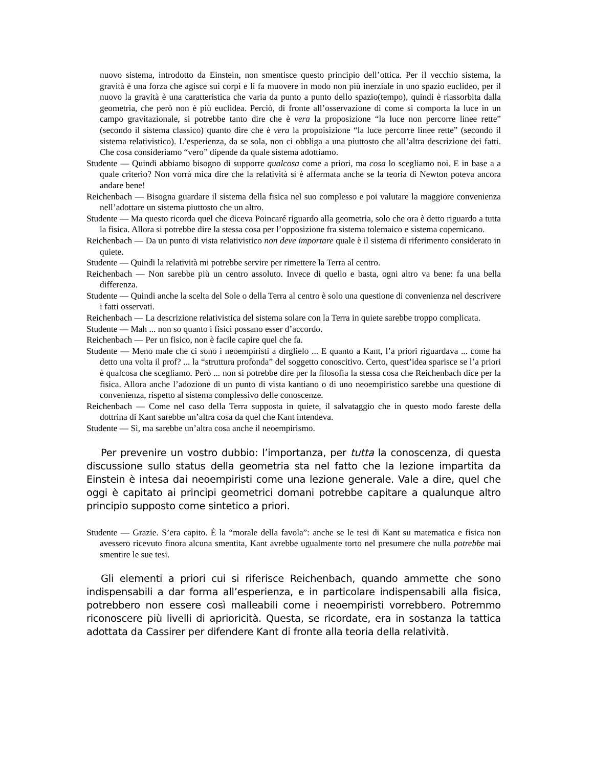nuovo sistema, introdotto da Einstein, non smentisce questo principio dell’ottica. Per il vecchio sistema, la gravità è una forza che agisce sui corpi e li fa muovere in modo non più inerziale in uno spazio euclideo, per il nuovo la gravità è una caratteristica che varia da punto a punto dello spazio(tempo), quindi è riassorbita dalla geometria, che però non è più euclidea. Perciò, di fronte all’osservazione di come si comporta la luce in un campo gravitazionale, si potrebbe tanto dire che è vera la proposizione “la luce non percorre linee rette” (secondo il sistema classico) quanto dire che è vera la propoisizione “la luce percorre linee rette” (secondo il sistema relativistico). L’esperienza, da se sola, non ci obbliga a una piuttosto che all’altra descrizione dei fatti. Che cosa consideriamo “vero” dipende da quale sistema adottiamo.
Studente — Quindi abbiamo bisogno di supporre qualcosa come a priori, ma cosa lo scegliamo noi. E in base a a quale criterio? Non vorrà mica dire che la relatività si è affermata anche se la teoria di Newton poteva ancora andare bene!
Reichenbach — Bisogna guardare il sistema della fisica nel suo complesso e poi valutare la maggiore convenienza nell’adottare un sistema piuttosto che un altro.
Studente — Ma questo ricorda quel che diceva Poincaré riguardo alla geometria, solo che ora è detto riguardo a tutta la fisica. Allora si potrebbe dire la stessa cosa per l’opposizione fra sistema tolemaico e sistema copernicano.
Reichenbach — Da un punto di vista relativistico non deve importare quale è il sistema di riferimento considerato in quiete.
Studente — Quindi la relatività mi potrebbe servire per rimettere la Terra al centro.
Reichenbach — Non sarebbe più un centro assoluto. Invece di quello e basta, ogni altro va bene: fa una bella differenza.
Studente — Quindi anche la scelta del Sole o della Terra al centro è solo una questione di convenienza nel descrivere i fatti osservati.
Reichenbach — La descrizione relativistica del sistema solare con la Terra in quiete sarebbe troppo complicata.
Studente — Mah ... non so quanto i fisici possano esser d’accordo.
Reichenbach — Per un fisico, non è facile capire quel che fa.
Studente — Meno male che ci sono i neoempiristi a dirglielo ... E quanto a Kant, l’a priori riguardava ... come ha detto una volta il prof? ... la “struttura profonda” del soggetto conoscitivo. Certo, quest’idea sparisce se l’a priori è qualcosa che scegliamo. Però ... non si potrebbe dire per la filosofia la stessa cosa che Reichenbach dice per la fisica. Allora anche l’adozione di un punto di vista kantiano o di uno neoempiristico sarebbe una questione di convenienza, rispetto al sistema complessivo delle conoscenze.
Reichenbach — Come nel caso della Terra supposta in quiete, il salvataggio che in questo modo fareste della dottrina di Kant sarebbe un’altra cosa da quel che Kant intendeva.
Studente — Sì, ma sarebbe un’altra cosa anche il neoempirismo.
Per prevenire un vostro dubbio: l’importanza, per tutta la conoscenza, di questa discussione sullo status della geometria sta nel fatto che la lezione impartita da Einstein è intesa dai neoempiristi come una lezione generale. Vale a dire, quel che oggi è capitato ai principi geometrici domani potrebbe capitare a qualunque altro principio supposto come sintetico a priori.
Studente — Grazie. S’era capito. È la “morale della favola”: anche se le tesi di Kant su matematica e fisica non avessero ricevuto finora alcuna smentita, Kant avrebbe ugualmente torto nel presumere che nulla potrebbe mai smentire le sue tesi.
Gli elementi a priori cui si riferisce Reichenbach, quando ammette che sono indispensabili a dar forma all’esperienza, e in particolare indispensabili alla fisica, potrebbero non essere così malleabili come i neoempiristi vorrebbero. Potremmo riconoscere più livelli di aprioricità. Questa, se ricordate, era in sostanza la tattica adottata da Cassirer per difendere Kant di fronte alla teoria della relatività.